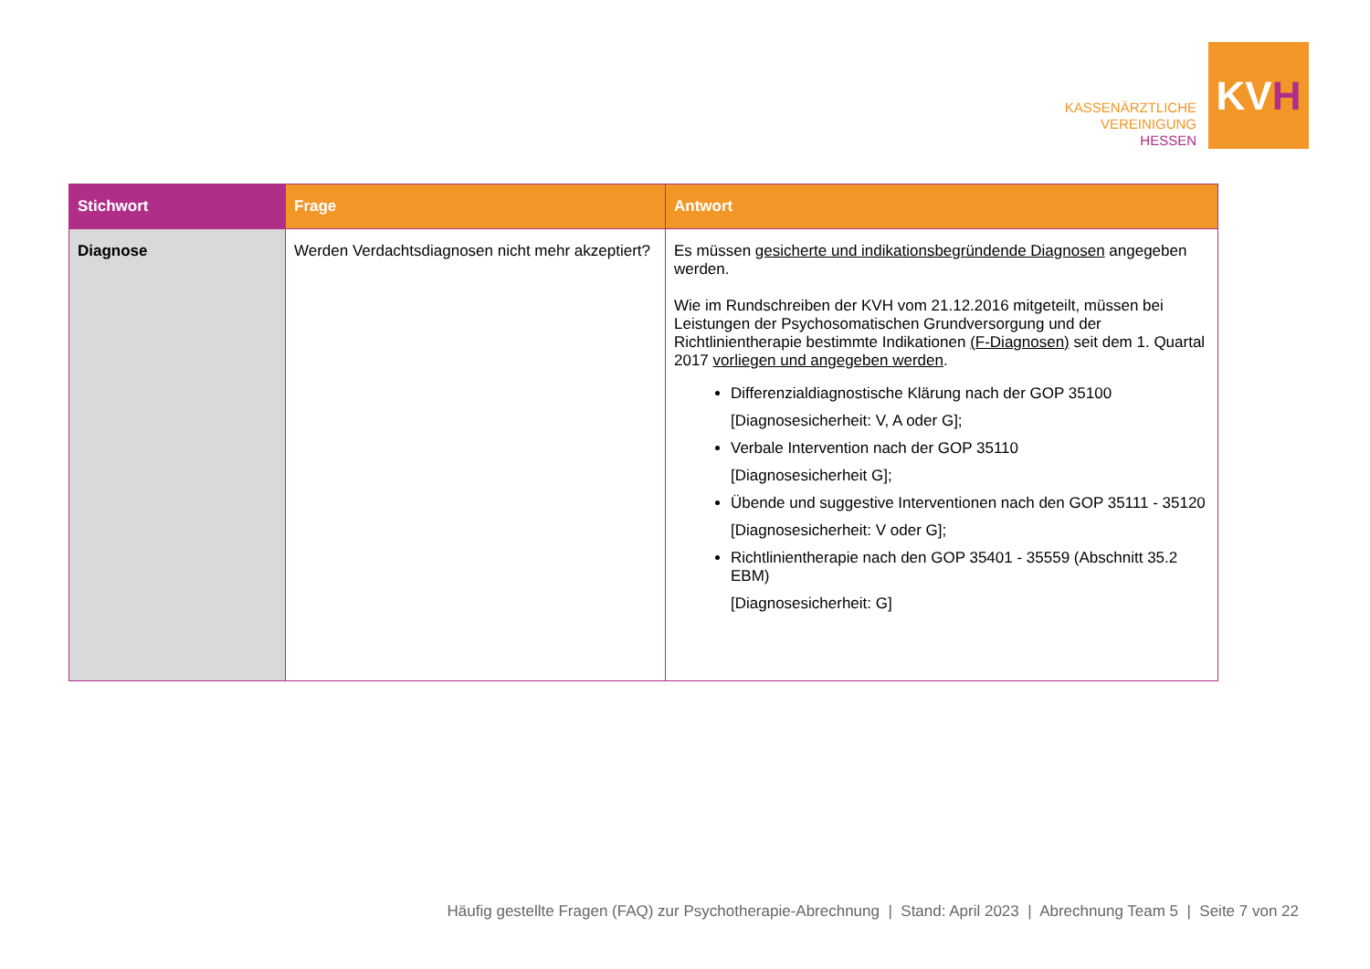KASSENÄRZTLICHE
VEREINIGUNG
HESSEN
KV H
| Stichwort | Frage | Antwort |
| --- | --- | --- |
| Diagnose | Werden Verdachtsdiagnosen nicht mehr akzeptiert? | Es müssen gesicherte und indikationsbegründende Diagnosen angegeben werden. Wie im Rundschreiben der KVH vom 21.12.2016 mitgeteilt, müssen bei Leistungen der Psychosomatischen Grundversorgung und der Richtlinientherapie bestimmte Indikationen (F-Diagnosen) seit dem 1. Quartal 2017 vorliegen und angegeben werden . Differenzialdiagnostische Klärung nach der GOP 35100 [Diagnosesicherheit: V, A oder G]; Verbale Intervention nach der GOP 35110 [Diagnosesicherheit G]; Übende und suggestive Interventionen nach den GOP 35111 - 35120 [Diagnosesicherheit: V oder G]; Richtlinientherapie nach den GOP 35401 - 35559 (Abschnitt 35.2 EBM) [Diagnosesicherheit: G] |
Häufig gestellte Fragen (FAQ) zur Psychotherapie-Abrechnung | Stand: April 2023 | Abrechnung Team 5 | Seite 7 von 22